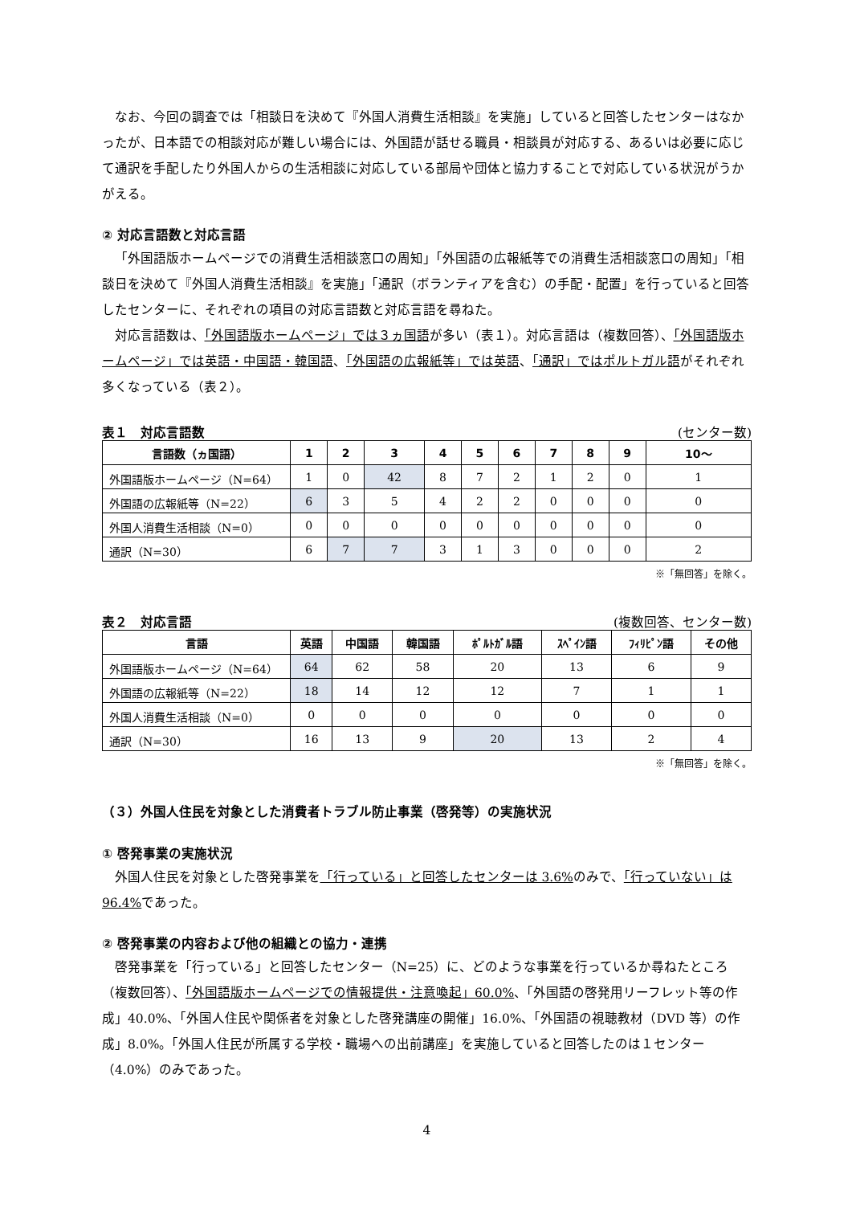なお、今回の調査では「相談日を決めて『外国人消費生活相談』を実施」していると回答したセンターはなかったが、日本語での相談対応が難しい場合には、外国語が話せる職員・相談員が対応する、あるいは必要に応じて通訳を手配したり外国人からの生活相談に対応している部局や団体と協力することで対応している状況がうかがえる。
② 対応言語数と対応言語
「外国語版ホームページでの消費生活相談窓口の周知」「外国語の広報紙等での消費生活相談窓口の周知」「相談日を決めて『外国人消費生活相談』を実施」「通訳（ボランティアを含む）の手配・配置」を行っていると回答したセンターに、それぞれの項目の対応言語数と対応言語を尋ねた。
対応言語数は、「外国語版ホームページ」では３ヵ国語が多い（表１）。対応言語は（複数回答）、「外国語版ホームページ」では英語・中国語・韓国語、「外国語の広報紙等」では英語、「通訳」ではポルトガル語がそれぞれ多くなっている（表２）。
表１　対応言語数 (センター数)
| 言語数（ヵ国語） | 1 | 2 | 3 | 4 | 5 | 6 | 7 | 8 | 9 | 10～ |
| --- | --- | --- | --- | --- | --- | --- | --- | --- | --- | --- |
| 外国語版ホームページ（N=64） | 1 | 0 | 42 | 8 | 7 | 2 | 1 | 2 | 0 | 1 |
| 外国語の広報紙等（N=22） | 6 | 3 | 5 | 4 | 2 | 2 | 0 | 0 | 0 | 0 |
| 外国人消費生活相談（N=0） | 0 | 0 | 0 | 0 | 0 | 0 | 0 | 0 | 0 | 0 |
| 通訳（N=30） | 6 | 7 | 7 | 3 | 1 | 3 | 0 | 0 | 0 | 2 |
※「無回答」を除く。
表２　対応言語 (複数回答、センター数)
| 言語 | 英語 | 中国語 | 韓国語 | ﾎﾟﾙﾄｶﾞﾙ語 | ｽﾍﾟｲﾝ語 | ﾌｨﾘﾋﾟﾝ語 | その他 |
| --- | --- | --- | --- | --- | --- | --- | --- |
| 外国語版ホームページ（N=64） | 64 | 62 | 58 | 20 | 13 | 6 | 9 |
| 外国語の広報紙等（N=22） | 18 | 14 | 12 | 12 | 7 | 1 | 1 |
| 外国人消費生活相談（N=0） | 0 | 0 | 0 | 0 | 0 | 0 | 0 |
| 通訳（N=30） | 16 | 13 | 9 | 20 | 13 | 2 | 4 |
※「無回答」を除く。
（３）外国人住民を対象とした消費者トラブル防止事業（啓発等）の実施状況
① 啓発事業の実施状況
外国人住民を対象とした啓発事業を「行っている」と回答したセンターは 3.6% のみで、「行っていない」は 96.4% であった。
② 啓発事業の内容および他の組織との協力・連携
啓発事業を「行っている」と回答したセンター（N=25）に、どのような事業を行っているか尋ねたところ（複数回答）、「外国語版ホームページでの情報提供・注意喚起」60.0%、「外国語の啓発用リーフレット等の作成」40.0%、「外国人住民や関係者を対象とした啓発講座の開催」16.0%、「外国語の視聴教材（DVD 等）の作成」8.0%。「外国人住民が所属する学校・職場への出前講座」を実施していると回答したのは１センター（4.0%）のみであった。
4